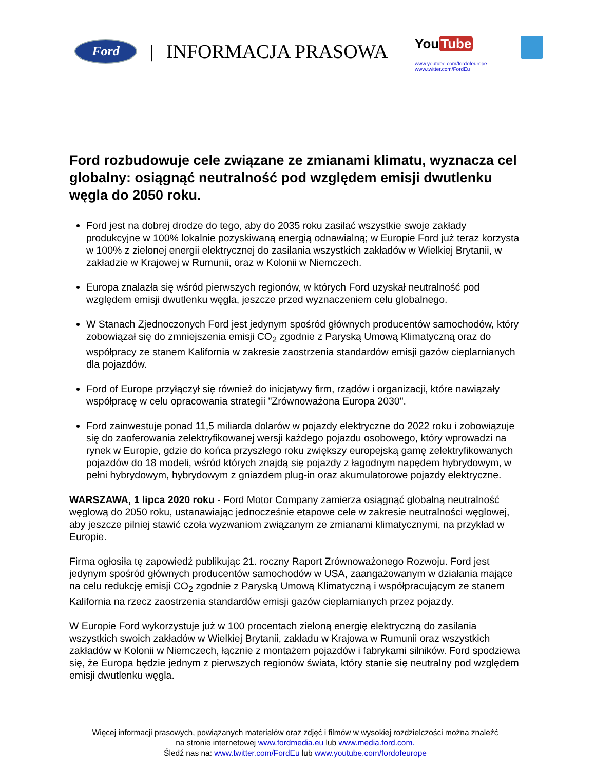Ford
| INFORMACJA PRASOWA
You Tube
www.youtube.com/fordofeurope www.twitter.com/FordEu
Ford rozbudowuje cele związane ze zmianami klimatu, wyznacza cel globalny: osiągnąć neutralność pod względem emisji dwutlenku węgla do 2050 roku.
Ford jest na dobrej drodze do tego, aby do 2035 roku zasilać wszystkie swoje zakłady produkcyjne w 100% lokalnie pozyskiwaną energią odnawialną; w Europie Ford już teraz korzysta w 100% z zielonej energii elektrycznej do zasilania wszystkich zakładów w Wielkiej Brytanii, w zakładzie w Krajowej w Rumunii, oraz w Kolonii w Niemczech.
Europa znalazła się wśród pierwszych regionów, w których Ford uzyskał neutralność pod względem emisji dwutlenku węgla, jeszcze przed wyznaczeniem celu globalnego.
W Stanach Zjednoczonych Ford jest jedynym spośród głównych producentów samochodów, który zobowiązał się do zmniejszenia emisji CO<sub>2</sub> zgodnie z Paryską Umową Klimatyczną oraz do współpracy ze stanem Kalifornia w zakresie zaostrzenia standardów emisji gazów cieplarnianych dla pojazdów.
Ford of Europe przyłączył się również do inicjatywy firm, rządów i organizacji, które nawiązały współpracę w celu opracowania strategii "Zrównoważona Europa 2030".
Ford zainwestuje ponad 11,5 miliarda dolarów w pojazdy elektryczne do 2022 roku i zobowiązuje się do zaoferowania zelektryfikowanej wersji każdego pojazdu osobowego, który wprowadzi na rynek w Europie, gdzie do końca przyszłego roku zwiększy europejską gamę zelektryfikowanych pojazdów do 18 modeli, wśród których znajdą się pojazdy z łagodnym napędem hybrydowym, w pełni hybrydowym, hybrydowym z gniazdem plug-in oraz akumulatorowe pojazdy elektryczne.
WARSZAWA, 1 lipca 2020 roku - Ford Motor Company zamierza osiągnąć globalną neutralność węglową do 2050 roku, ustanawiając jednocześnie etapowe cele w zakresie neutralności węglowej, aby jeszcze pilniej stawić czoła wyzwaniom związanym ze zmianami klimatycznymi, na przykład w Europie.
Firma ogłosiła tę zapowiedź publikując 21. roczny Raport Zrównoważonego Rozwoju. Ford jest jedynym spośród głównych producentów samochodów w USA, zaangażowanym w działania mające na celu redukcję emisji CO<sub>2</sub> zgodnie z Paryską Umową Klimatyczną i współpracującym ze stanem Kalifornia na rzecz zaostrzenia standardów emisji gazów cieplarnianych przez pojazdy.
W Europie Ford wykorzystuje już w 100 procentach zieloną energię elektryczną do zasilania wszystkich swoich zakładów w Wielkiej Brytanii, zakładu w Krajowa w Rumunii oraz wszystkich zakładów w Kolonii w Niemczech, łącznie z montażem pojazdów i fabrykami silników. Ford spodziewa się, że Europa będzie jednym z pierwszych regionów świata, który stanie się neutralny pod względem emisji dwutlenku węgla.
Więcej informacji prasowych, powiązanych materiałów oraz zdjęć i filmów w wysokiej rozdzielczości można znaleźć
na stronie internetowej www.fordmedia.eu lub www.media.ford.com.
Śledź nas na: www.twitter.com/FordEu lub www.youtube.com/fordofeurope